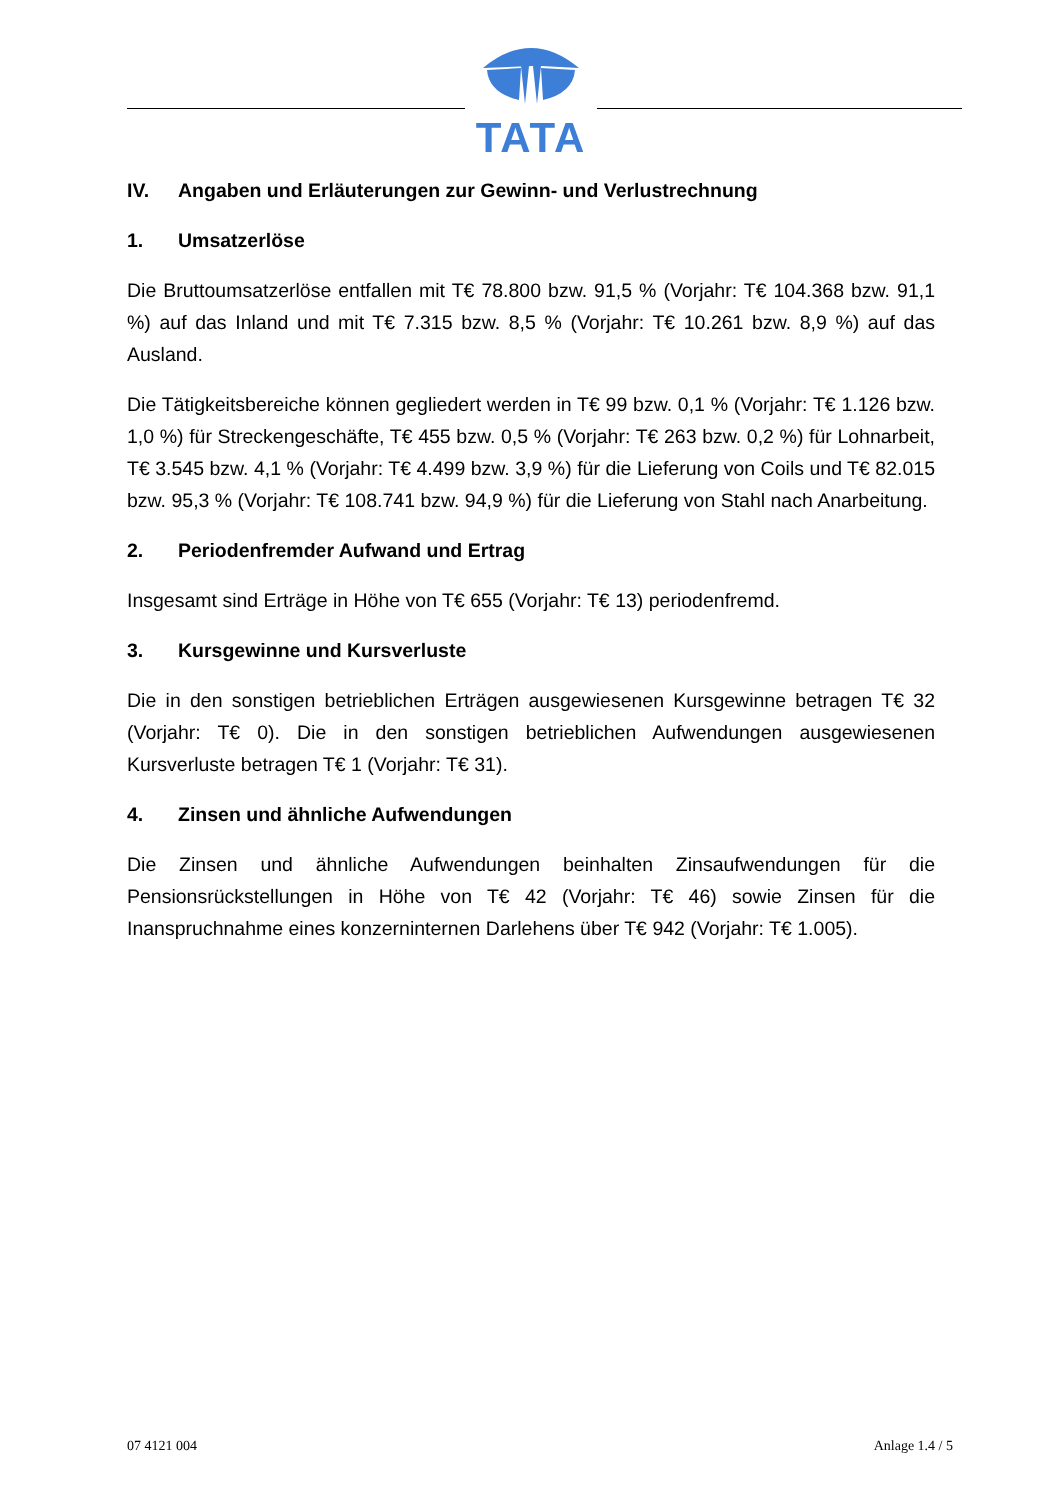TATA
IV. Angaben und Erläuterungen zur Gewinn- und Verlustrechnung
1. Umsatzerlöse
Die Bruttoumsatzerlöse entfallen mit T€ 78.800 bzw. 91,5 % (Vorjahr: T€ 104.368 bzw. 91,1 %) auf das Inland und mit T€ 7.315 bzw. 8,5 % (Vorjahr: T€ 10.261 bzw. 8,9 %) auf das Ausland.
Die Tätigkeitsbereiche können gegliedert werden in T€ 99 bzw. 0,1 % (Vorjahr: T€ 1.126 bzw. 1,0 %) für Streckengeschäfte, T€ 455 bzw. 0,5 % (Vorjahr: T€ 263 bzw. 0,2 %) für Lohnarbeit, T€ 3.545 bzw. 4,1 % (Vorjahr: T€ 4.499 bzw. 3,9 %) für die Lieferung von Coils und T€ 82.015 bzw. 95,3 % (Vorjahr: T€ 108.741 bzw. 94,9 %) für die Lieferung von Stahl nach Anarbeitung.
2. Periodenfremder Aufwand und Ertrag
Insgesamt sind Erträge in Höhe von T€ 655 (Vorjahr: T€ 13) periodenfremd.
3. Kursgewinne und Kursverluste
Die in den sonstigen betrieblichen Erträgen ausgewiesenen Kursgewinne betragen T€ 32 (Vorjahr: T€ 0). Die in den sonstigen betrieblichen Aufwendungen ausgewiesenen Kursverluste betragen T€ 1 (Vorjahr: T€ 31).
4. Zinsen und ähnliche Aufwendungen
Die Zinsen und ähnliche Aufwendungen beinhalten Zinsaufwendungen für die Pensionsrückstellungen in Höhe von T€ 42 (Vorjahr: T€ 46) sowie Zinsen für die Inanspruchnahme eines konzerninternen Darlehens über T€ 942 (Vorjahr: T€ 1.005).
07 4121 004 Anlage 1.4 / 5